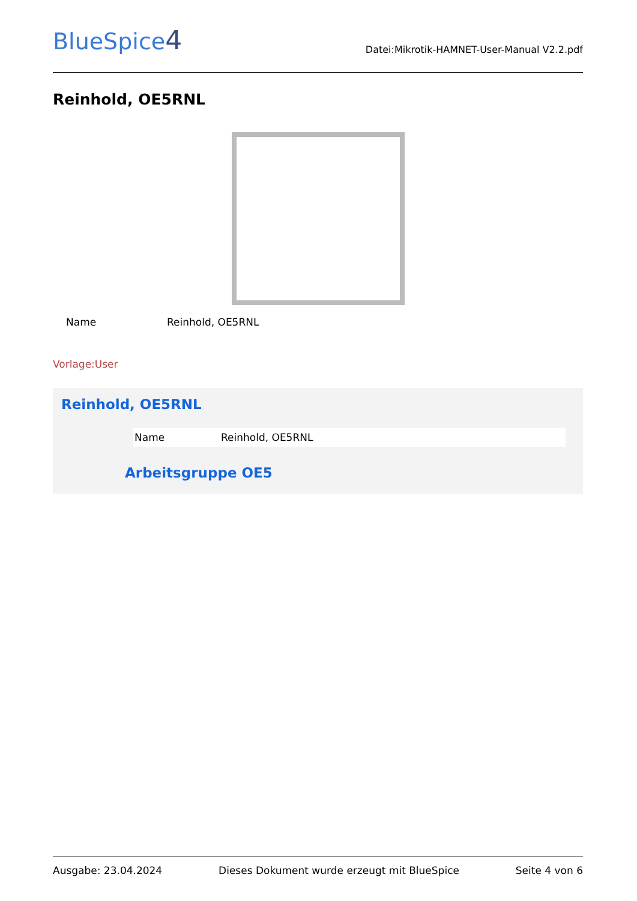BlueSpice4
Datei:Mikrotik-HAMNET-User-Manual V2.2.pdf
Reinhold, OE5RNL
| Name | Reinhold, OE5RNL |
Vorlage:User
Reinhold, OE5RNL
| Name | Reinhold, OE5RNL |
Arbeitsgruppe OE5
Ausgabe: 23.04.2024 Dieses Dokument wurde erzeugt mit BlueSpice Seite 4 von 6